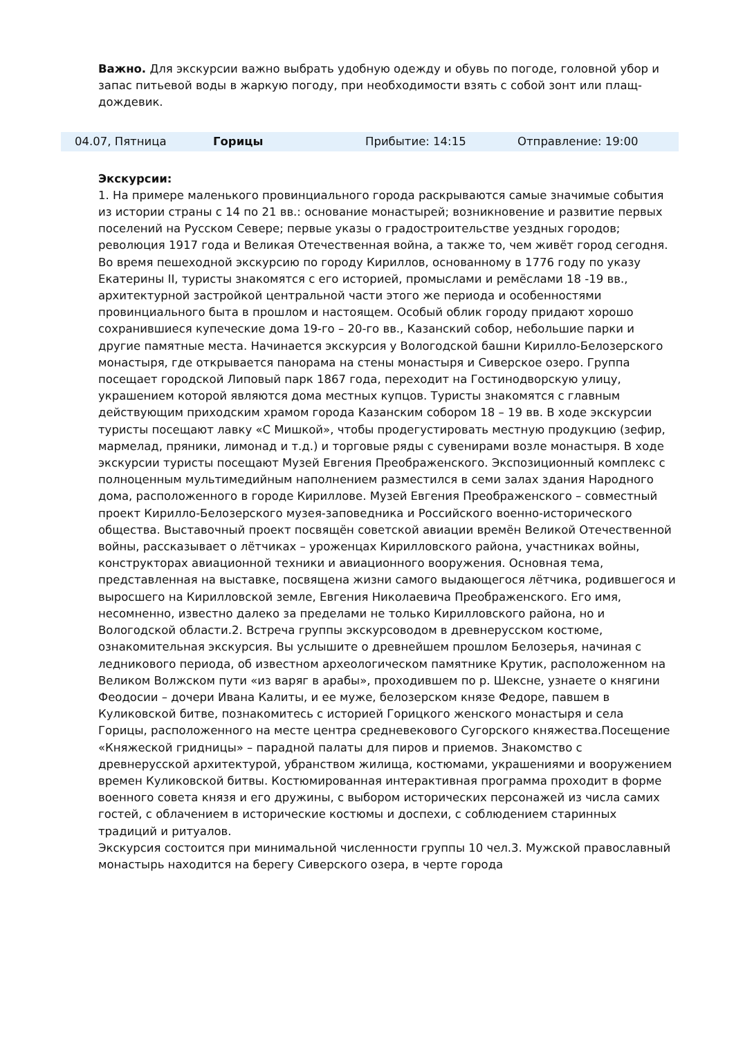Важно. Для экскурсии важно выбрать удобную одежду и обувь по погоде, головной убор и запас питьевой воды в жаркую погоду, при необходимости взять с собой зонт или плащ-дождевик.
| 04.07, Пятница | Горицы | Прибытие: 14:15 | Отправление: 19:00 |
Экскурсии:
1. На примере маленького провинциального города раскрываются самые значимые события из истории страны с 14 по 21 вв.: основание монастырей; возникновение и развитие первых поселений на Русском Севере; первые указы о градостроительстве уездных городов; революция 1917 года и Великая Отечественная война, а также то, чем живёт город сегодня. Во время пешеходной экскурсию по городу Кириллов, основанному в 1776 году по указу Екатерины II, туристы знакомятся с его историей, промыслами и ремёслами 18 -19 вв., архитектурной застройкой центральной части этого же периода и особенностями провинциального быта в прошлом и настоящем. Особый облик городу придают хорошо сохранившиеся купеческие дома 19-го – 20-го вв., Казанский собор, небольшие парки и другие памятные места. Начинается экскурсия у Вологодской башни Кирилло-Белозерского монастыря, где открывается панорама на стены монастыря и Сиверское озеро. Группа посещает городской Липовый парк 1867 года, переходит на Гостинодворскую улицу, украшением которой являются дома местных купцов. Туристы знакомятся с главным действующим приходским храмом города Казанским собором 18 – 19 вв. В ходе экскурсии туристы посещают лавку «С Мишкой», чтобы продегустировать местную продукцию (зефир, мармелад, пряники, лимонад и т.д.) и торговые ряды с сувенирами возле монастыря. В ходе экскурсии туристы посещают Музей Евгения Преображенского. Экспозиционный комплекс с полноценным мультимедийным наполнением разместился в семи залах здания Народного дома, расположенного в городе Кириллове. Музей Евгения Преображенского – совместный проект Кирилло-Белозерского музея-заповедника и Российского военно-исторического общества. Выставочный проект посвящён советской авиации времён Великой Отечественной войны, рассказывает о лётчиках – уроженцах Кирилловского района, участниках войны, конструкторах авиационной техники и авиационного вооружения. Основная тема, представленная на выставке, посвящена жизни самого выдающегося лётчика, родившегося и выросшего на Кирилловской земле, Евгения Николаевича Преображенского. Его имя, несомненно, известно далеко за пределами не только Кирилловского района, но и Вологодской области.2. Встреча группы экскурсоводом в древнерусском костюме, ознакомительная экскурсия. Вы услышите о древнейшем прошлом Белозерья, начиная с ледникового периода, об известном археологическом памятнике Крутик, расположенном на Великом Волжском пути «из варяг в арабы», проходившем по р. Шексне, узнаете о княгини Феодосии – дочери Ивана Калиты, и ее муже, белозерском князе Федоре, павшем в Куликовской битве, познакомитесь с историей Горицкого женского монастыря и села Горицы, расположенного на месте центра средневекового Сугорского княжества.Посещение «Княжеской гридницы» – парадной палаты для пиров и приемов. Знакомство с древнерусской архитектурой, убранством жилища, костюмами, украшениями и вооружением времен Куликовской битвы. Костюмированная интерактивная программа проходит в форме военного совета князя и его дружины, с выбором исторических персонажей из числа самих гостей, с облачением в исторические костюмы и доспехи, с соблюдением старинных традиций и ритуалов.
Экскурсия состоится при минимальной численности группы 10 чел.3. Мужской православный монастырь находится на берегу Сиверского озера, в черте города